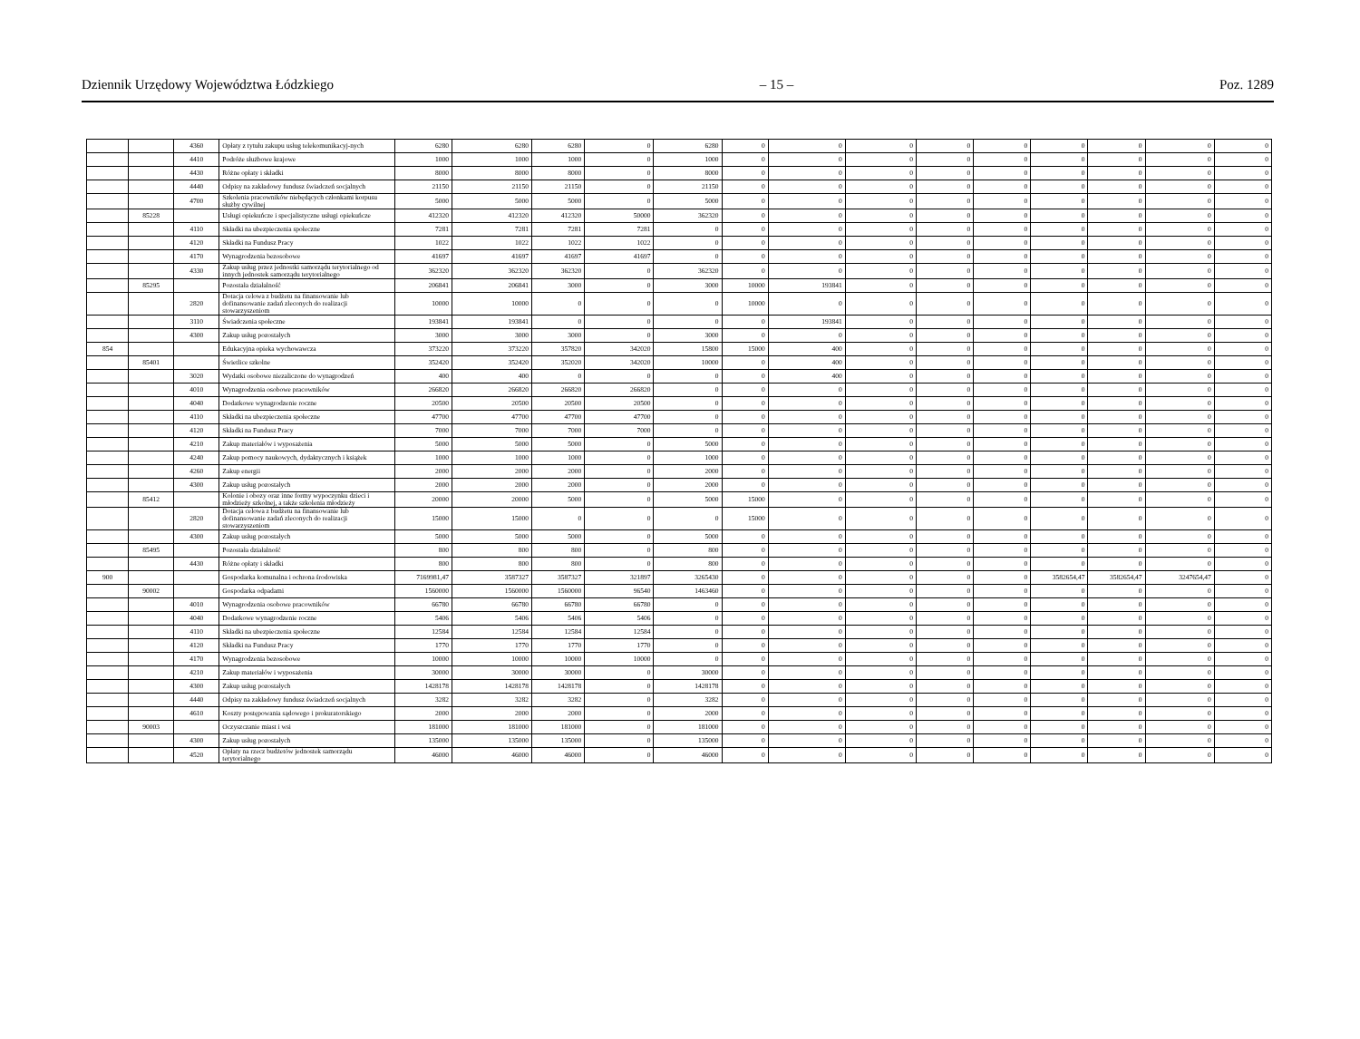Dziennik Urzędowy Województwa Łódzkiego – 15 – Poz. 1289
| | | 4360 | Opłaty z tytułu zakupu usług telekomunikacyj-nych | 6280 | 6280 | 6280 | 0 | 6280 | 0 | 0 | 0 | 0 | 0 | 0 | 0 | 0 | 0 |
| | | 4410 | Podróże służbowe krajowe | 1000 | 1000 | 1000 | 0 | 1000 | 0 | 0 | 0 | 0 | 0 | 0 | 0 | 0 | 0 |
| | | 4430 | Różne opłaty i składki | 8000 | 8000 | 8000 | 0 | 8000 | 0 | 0 | 0 | 0 | 0 | 0 | 0 | 0 | 0 |
| | | 4440 | Odpisy na zakładowy fundusz świadczeń socjalnych | 21150 | 21150 | 21150 | 0 | 21150 | 0 | 0 | 0 | 0 | 0 | 0 | 0 | 0 | 0 |
| | | 4700 | Szkolenia pracowników niebędących członkami korpusu służby cywilnej | 5000 | 5000 | 5000 | 0 | 5000 | 0 | 0 | 0 | 0 | 0 | 0 | 0 | 0 | 0 |
| | 85228 | | Usługi opiekuńcze i specjalistyczne usługi opiekuńcze | 412320 | 412320 | 412320 | 50000 | 362320 | 0 | 0 | 0 | 0 | 0 | 0 | 0 | 0 | 0 |
| | | 4110 | Składki na ubezpieczenia społeczne | 7281 | 7281 | 7281 | 7281 | 0 | 0 | 0 | 0 | 0 | 0 | 0 | 0 | 0 | 0 |
| | | 4120 | Składki na Fundusz Pracy | 1022 | 1022 | 1022 | 1022 | 0 | 0 | 0 | 0 | 0 | 0 | 0 | 0 | 0 | 0 |
| | | 4170 | Wynagrodzenia bezosobowe | 41697 | 41697 | 41697 | 41697 | 0 | 0 | 0 | 0 | 0 | 0 | 0 | 0 | 0 | 0 |
| | | 4330 | Zakup usług przez jednostki samorządu terytorialnego od innych jednostek samorządu terytorialnego | 362320 | 362320 | 362320 | 0 | 362320 | 0 | 0 | 0 | 0 | 0 | 0 | 0 | 0 | 0 |
| | 85295 | | Pozostała działalność | 206841 | 206841 | 3000 | 0 | 3000 | 10000 | 193841 | 0 | 0 | 0 | 0 | 0 | 0 | 0 |
| | | 2820 | Dotacja celowa z budżetu na finansowanie lub dofinansowanie zadań zleconych do realizacji stowarzyszeniom | 10000 | 10000 | 0 | 0 | 0 | 10000 | 0 | 0 | 0 | 0 | 0 | 0 | 0 | 0 |
| | | 3110 | Świadczenia społeczne | 193841 | 193841 | 0 | 0 | 0 | 0 | 193841 | 0 | 0 | 0 | 0 | 0 | 0 | 0 |
| | | 4300 | Zakup usług pozostałych | 3000 | 3000 | 3000 | 0 | 3000 | 0 | 0 | 0 | 0 | 0 | 0 | 0 | 0 | 0 |
| 854 | | | Edukacyjna opieka wychowawcza | 373220 | 373220 | 357820 | 342020 | 15800 | 15000 | 400 | 0 | 0 | 0 | 0 | 0 | 0 | 0 |
| | 85401 | | Świetlice szkolne | 352420 | 352420 | 352020 | 342020 | 10000 | 0 | 400 | 0 | 0 | 0 | 0 | 0 | 0 | 0 |
| | | 3020 | Wydatki osobowe niezaliczone do wynagrodzeń | 400 | 400 | 0 | 0 | 0 | 0 | 400 | 0 | 0 | 0 | 0 | 0 | 0 | 0 |
| | | 4010 | Wynagrodzenia osobowe pracowników | 266820 | 266820 | 266820 | 266820 | 0 | 0 | 0 | 0 | 0 | 0 | 0 | 0 | 0 | 0 |
| | | 4040 | Dodatkowe wynagrodzenie roczne | 20500 | 20500 | 20500 | 20500 | 0 | 0 | 0 | 0 | 0 | 0 | 0 | 0 | 0 | 0 |
| | | 4110 | Składki na ubezpieczenia społeczne | 47700 | 47700 | 47700 | 47700 | 0 | 0 | 0 | 0 | 0 | 0 | 0 | 0 | 0 | 0 |
| | | 4120 | Składki na Fundusz Pracy | 7000 | 7000 | 7000 | 7000 | 0 | 0 | 0 | 0 | 0 | 0 | 0 | 0 | 0 | 0 |
| | | 4210 | Zakup materiałów i wyposażenia | 5000 | 5000 | 5000 | 0 | 5000 | 0 | 0 | 0 | 0 | 0 | 0 | 0 | 0 | 0 |
| | | 4240 | Zakup pomocy naukowych, dydaktycznych i książek | 1000 | 1000 | 1000 | 0 | 1000 | 0 | 0 | 0 | 0 | 0 | 0 | 0 | 0 | 0 |
| | | 4260 | Zakup energii | 2000 | 2000 | 2000 | 0 | 2000 | 0 | 0 | 0 | 0 | 0 | 0 | 0 | 0 | 0 |
| | | 4300 | Zakup usług pozostałych | 2000 | 2000 | 2000 | 0 | 2000 | 0 | 0 | 0 | 0 | 0 | 0 | 0 | 0 | 0 |
| | 85412 | | Kolonie i obozy oraz inne formy wypoczynku dzieci i młodzieży szkolnej, a także szkolenia młodzieży | 20000 | 20000 | 5000 | 0 | 5000 | 15000 | 0 | 0 | 0 | 0 | 0 | 0 | 0 | 0 |
| | | 2820 | Dotacja celowa z budżetu na finansowanie lub dofinansowanie zadań zleconych do realizacji stowarzyszeniom | 15000 | 15000 | 0 | 0 | 0 | 15000 | 0 | 0 | 0 | 0 | 0 | 0 | 0 | 0 |
| | | 4300 | Zakup usług pozostałych | 5000 | 5000 | 5000 | 0 | 5000 | 0 | 0 | 0 | 0 | 0 | 0 | 0 | 0 | 0 |
| | 85495 | | Pozostała działalność | 800 | 800 | 800 | 0 | 800 | 0 | 0 | 0 | 0 | 0 | 0 | 0 | 0 | 0 |
| | | 4430 | Różne opłaty i składki | 800 | 800 | 800 | 0 | 800 | 0 | 0 | 0 | 0 | 0 | 0 | 0 | 0 | 0 |
| 900 | | | Gospodarka komunalna i ochrona środowiska | 7169981,47 | 3587327 | 3587327 | 321897 | 3265430 | 0 | 0 | 0 | 0 | 0 | 3582654,47 | 3582654,47 | 3247654,47 | 0 |
| | 90002 | | Gospodarka odpadami | 1560000 | 1560000 | 1560000 | 96540 | 1463460 | 0 | 0 | 0 | 0 | 0 | 0 | 0 | 0 | 0 |
| | | 4010 | Wynagrodzenia osobowe pracowników | 66780 | 66780 | 66780 | 66780 | 0 | 0 | 0 | 0 | 0 | 0 | 0 | 0 | 0 | 0 |
| | | 4040 | Dodatkowe wynagrodzenie roczne | 5406 | 5406 | 5406 | 5406 | 0 | 0 | 0 | 0 | 0 | 0 | 0 | 0 | 0 | 0 |
| | | 4110 | Składki na ubezpieczenia społeczne | 12584 | 12584 | 12584 | 12584 | 0 | 0 | 0 | 0 | 0 | 0 | 0 | 0 | 0 | 0 |
| | | 4120 | Składki na Fundusz Pracy | 1770 | 1770 | 1770 | 1770 | 0 | 0 | 0 | 0 | 0 | 0 | 0 | 0 | 0 | 0 |
| | | 4170 | Wynagrodzenia bezosobowe | 10000 | 10000 | 10000 | 10000 | 0 | 0 | 0 | 0 | 0 | 0 | 0 | 0 | 0 | 0 |
| | | 4210 | Zakup materiałów i wyposażenia | 30000 | 30000 | 30000 | 0 | 30000 | 0 | 0 | 0 | 0 | 0 | 0 | 0 | 0 | 0 |
| | | 4300 | Zakup usług pozostałych | 1428178 | 1428178 | 1428178 | 0 | 1428178 | 0 | 0 | 0 | 0 | 0 | 0 | 0 | 0 | 0 |
| | | 4440 | Odpisy na zakładowy fundusz świadczeń socjalnych | 3282 | 3282 | 3282 | 0 | 3282 | 0 | 0 | 0 | 0 | 0 | 0 | 0 | 0 | 0 |
| | | 4610 | Koszty postępowania sądowego i prokuratorskiego | 2000 | 2000 | 2000 | 0 | 2000 | 0 | 0 | 0 | 0 | 0 | 0 | 0 | 0 | 0 |
| | 90003 | | Oczyszczanie miast i wsi | 181000 | 181000 | 181000 | 0 | 181000 | 0 | 0 | 0 | 0 | 0 | 0 | 0 | 0 | 0 |
| | | 4300 | Zakup usług pozostałych | 135000 | 135000 | 135000 | 0 | 135000 | 0 | 0 | 0 | 0 | 0 | 0 | 0 | 0 | 0 |
| | | 4520 | Opłaty na rzecz budżetów jednostek samorządu terytorialnego | 46000 | 46000 | 46000 | 0 | 46000 | 0 | 0 | 0 | 0 | 0 | 0 | 0 | 0 | 0 |